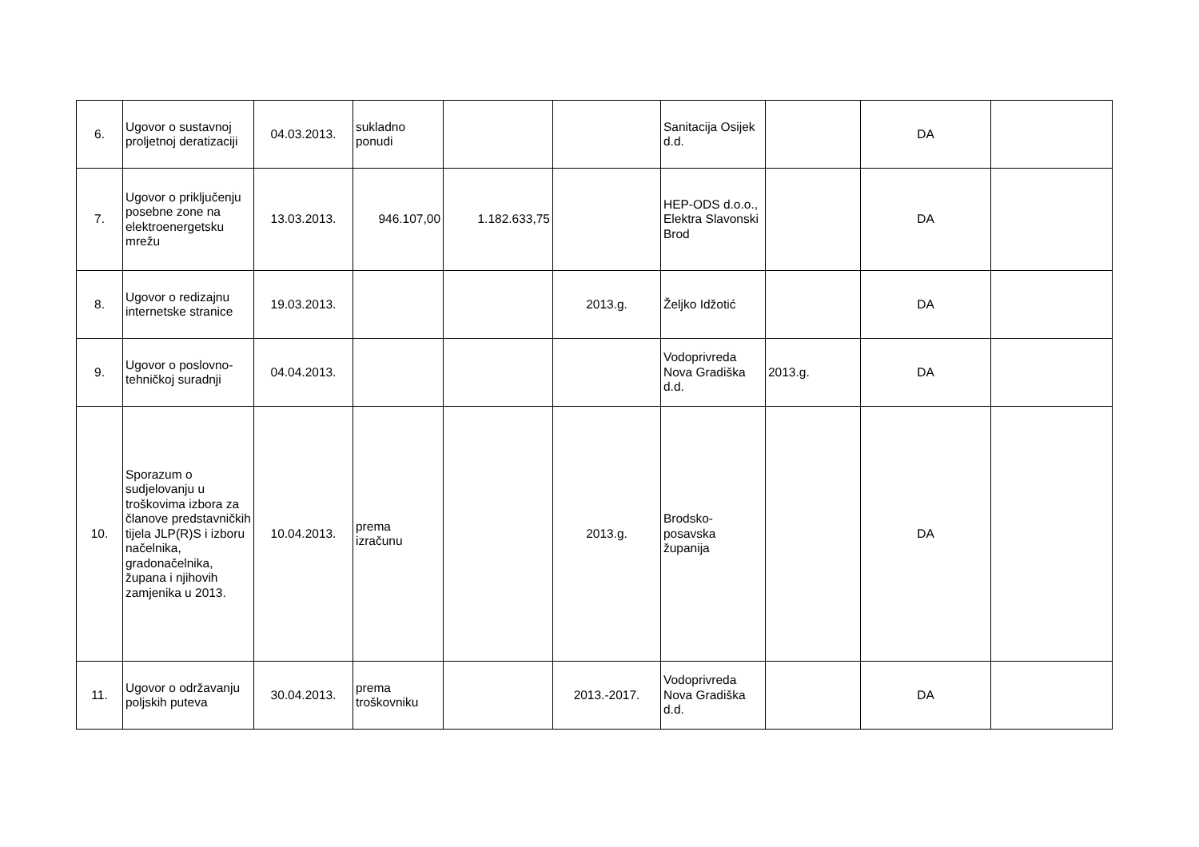| 6. | Ugovor o sustavnoj proljetnoj deratizaciji | 04.03.2013. | sukladno ponudi | | | Sanitacija Osijek d.d. | | DA | |
| 7. | Ugovor o priključenju posebne zone na elektroenergetsku mrežu | 13.03.2013. | 946.107,00 | 1.182.633,75 | | HEP-ODS d.o.o., Elektra Slavonski Brod | | DA | |
| 8. | Ugovor o redizajnu internetske stranice | 19.03.2013. | | | 2013.g. | Željko Idžotić | | DA | |
| 9. | Ugovor o poslovno-tehničkoj suradnji | 04.04.2013. | | | | Vodoprivreda Nova Gradiška d.d. | 2013.g. | DA | |
| 10. | Sporazum o sudjelovanju u troškovima izbora za članove predstavničkih tijela JLP(R)S i izboru načelnika, gradonačelnika, župana i njihovih zamjenika u 2013. | 10.04.2013. | prema izračunu | | 2013.g. | Brodsko-posavska županija | | DA | |
| 11. | Ugovor o održavanju poljskih puteva | 30.04.2013. | prema troškovniku | | 2013.-2017. | Vodoprivreda Nova Gradiška d.d. | | DA | |